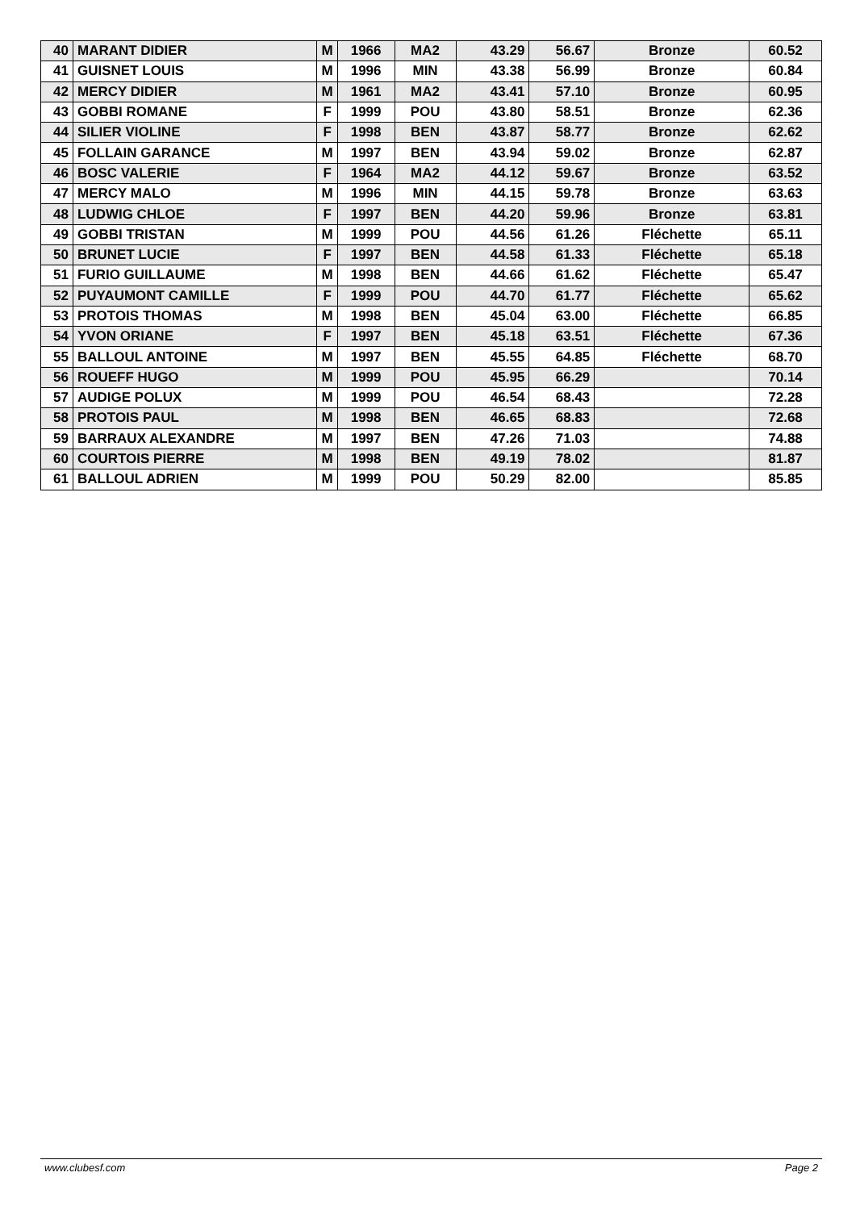| 40 | MARANT DIDIER | M | 1966 | MA2 | 43.29 | 56.67 | Bronze | 60.52 |
| 41 | GUISNET LOUIS | M | 1996 | MIN | 43.38 | 56.99 | Bronze | 60.84 |
| 42 | MERCY DIDIER | M | 1961 | MA2 | 43.41 | 57.10 | Bronze | 60.95 |
| 43 | GOBBI ROMANE | F | 1999 | POU | 43.80 | 58.51 | Bronze | 62.36 |
| 44 | SILIER VIOLINE | F | 1998 | BEN | 43.87 | 58.77 | Bronze | 62.62 |
| 45 | FOLLAIN GARANCE | M | 1997 | BEN | 43.94 | 59.02 | Bronze | 62.87 |
| 46 | BOSC VALERIE | F | 1964 | MA2 | 44.12 | 59.67 | Bronze | 63.52 |
| 47 | MERCY MALO | M | 1996 | MIN | 44.15 | 59.78 | Bronze | 63.63 |
| 48 | LUDWIG CHLOE | F | 1997 | BEN | 44.20 | 59.96 | Bronze | 63.81 |
| 49 | GOBBI TRISTAN | M | 1999 | POU | 44.56 | 61.26 | Fléchette | 65.11 |
| 50 | BRUNET LUCIE | F | 1997 | BEN | 44.58 | 61.33 | Fléchette | 65.18 |
| 51 | FURIO GUILLAUME | M | 1998 | BEN | 44.66 | 61.62 | Fléchette | 65.47 |
| 52 | PUYAUMONT CAMILLE | F | 1999 | POU | 44.70 | 61.77 | Fléchette | 65.62 |
| 53 | PROTOIS THOMAS | M | 1998 | BEN | 45.04 | 63.00 | Fléchette | 66.85 |
| 54 | YVON ORIANE | F | 1997 | BEN | 45.18 | 63.51 | Fléchette | 67.36 |
| 55 | BALLOUL ANTOINE | M | 1997 | BEN | 45.55 | 64.85 | Fléchette | 68.70 |
| 56 | ROUEFF HUGO | M | 1999 | POU | 45.95 | 66.29 | | 70.14 |
| 57 | AUDIGE POLUX | M | 1999 | POU | 46.54 | 68.43 | | 72.28 |
| 58 | PROTOIS PAUL | M | 1998 | BEN | 46.65 | 68.83 | | 72.68 |
| 59 | BARRAUX ALEXANDRE | M | 1997 | BEN | 47.26 | 71.03 | | 74.88 |
| 60 | COURTOIS PIERRE | M | 1998 | BEN | 49.19 | 78.02 | | 81.87 |
| 61 | BALLOUL ADRIEN | M | 1999 | POU | 50.29 | 82.00 | | 85.85 |
www.clubesf.com Page 2